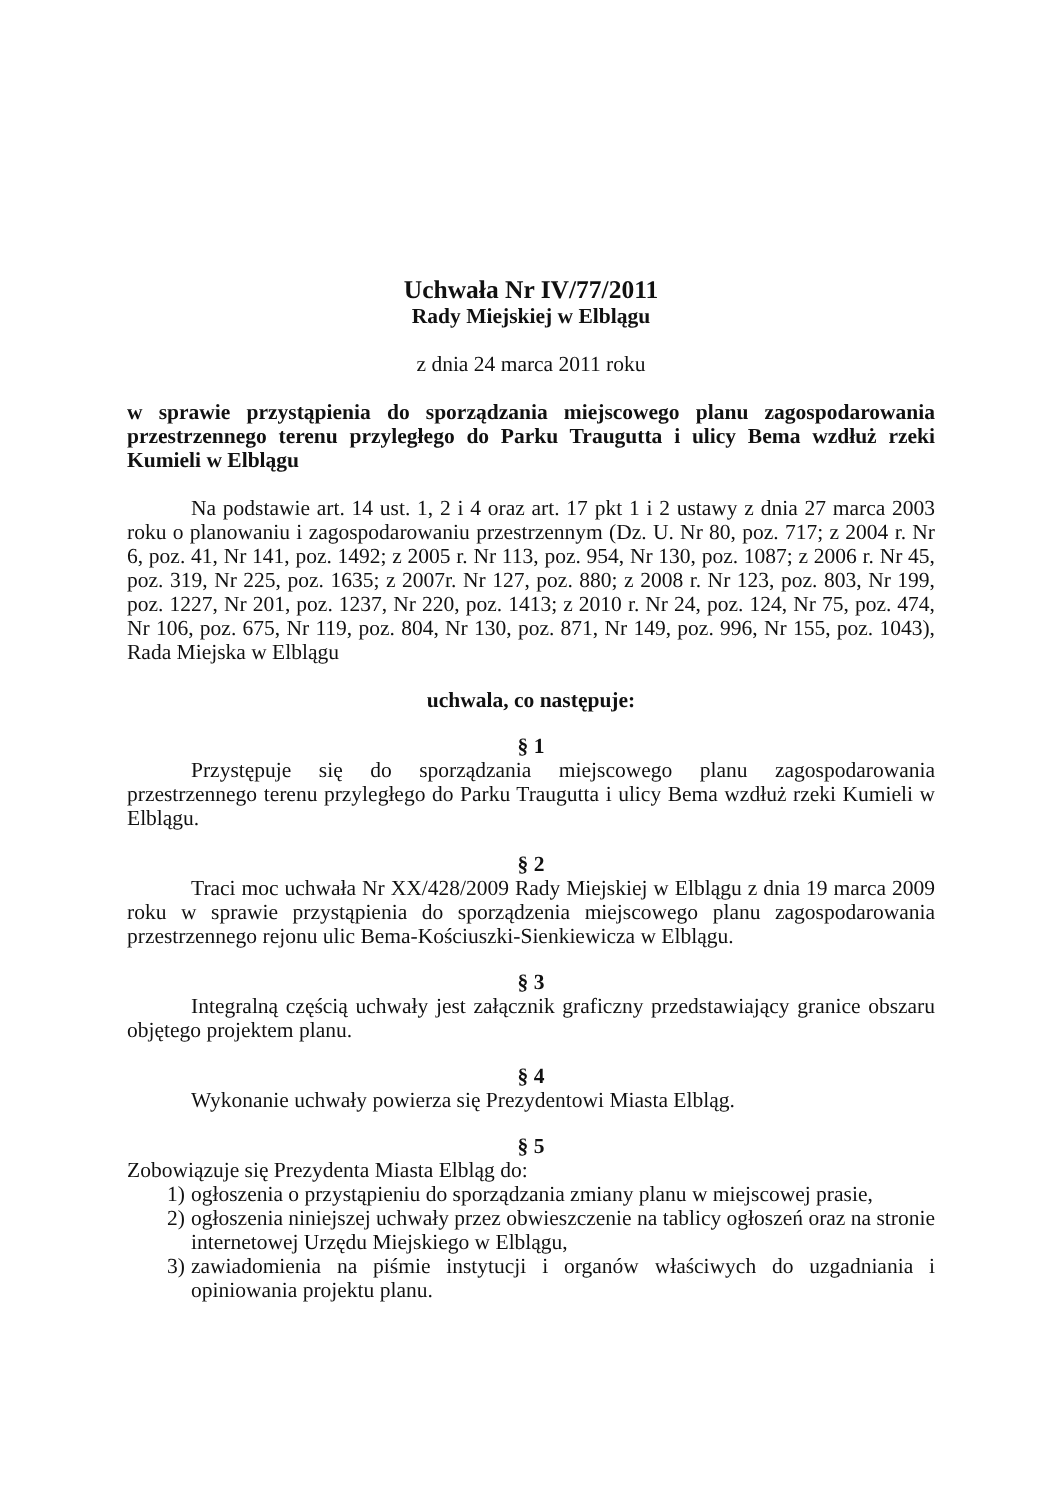Uchwała Nr IV/77/2011
Rady Miejskiej w Elblągu
z dnia 24 marca 2011 roku
w sprawie przystąpienia do sporządzania miejscowego planu zagospodarowania przestrzennego terenu przyległego do Parku Traugutta i ulicy Bema wzdłuż rzeki Kumieli w Elblągu
Na podstawie art. 14 ust. 1, 2 i 4 oraz art. 17 pkt 1 i 2 ustawy z dnia 27 marca 2003 roku o planowaniu i zagospodarowaniu przestrzennym (Dz. U. Nr 80, poz. 717; z 2004 r. Nr 6, poz. 41, Nr 141, poz. 1492; z 2005 r. Nr 113, poz. 954, Nr 130, poz. 1087; z 2006 r. Nr 45, poz. 319, Nr 225, poz. 1635; z 2007r. Nr 127, poz. 880; z 2008 r. Nr 123, poz. 803, Nr 199, poz. 1227, Nr 201, poz. 1237, Nr 220, poz. 1413; z 2010 r. Nr 24, poz. 124, Nr 75, poz. 474, Nr 106, poz. 675, Nr 119, poz. 804, Nr 130, poz. 871, Nr 149, poz. 996, Nr 155, poz. 1043), Rada Miejska w Elblągu
uchwala, co następuje:
§ 1
Przystępuje się do sporządzania miejscowego planu zagospodarowania przestrzennego terenu przyległego do Parku Traugutta i ulicy Bema wzdłuż rzeki Kumieli w Elblągu.
§ 2
Traci moc uchwała Nr XX/428/2009 Rady Miejskiej w Elblągu z dnia 19 marca 2009 roku w sprawie przystąpienia do sporządzenia miejscowego planu zagospodarowania przestrzennego rejonu ulic Bema-Kościuszki-Sienkiewicza w Elblągu.
§ 3
Integralną częścią uchwały jest załącznik graficzny przedstawiający granice obszaru objętego projektem planu.
§ 4
Wykonanie uchwały powierza się Prezydentowi Miasta Elbląg.
§ 5
Zobowiązuje się Prezydenta Miasta Elbląg do:
1) ogłoszenia o przystąpieniu do sporządzania zmiany planu w miejscowej prasie,
2) ogłoszenia niniejszej uchwały przez obwieszczenie na tablicy ogłoszeń oraz na stronie internetowej Urzędu Miejskiego w Elblągu,
3) zawiadomienia na piśmie instytucji i organów właściwych do uzgadniania i opiniowania projektu planu.